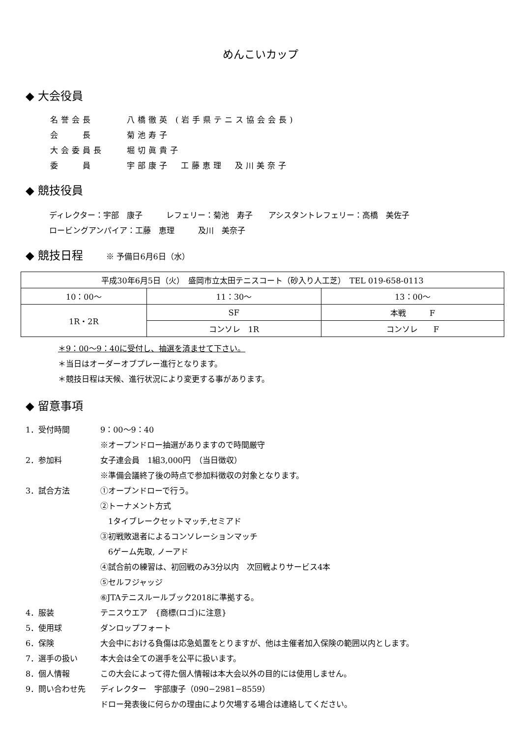めんこいカップ
◆ 大会役員
名誉会長 八橋徹英 (岩手県テニス協会会長)
会　　長 菊池寿子
大会委員長 堀切眞貴子
委　　員 宇部康子　工藤恵理　及川美奈子
◆ 競技役員
ディレクター：宇部　康子　　　レフェリー：菊池　寿子　　アシスタントレフェリー：高橋　美佐子
ロービングアンパイア：工藤　恵理　　　及川　美奈子
◆ 競技日程 ※ 予備日6月6日（水）
| 平成30年6月5日（火） 盛岡市立太田テニスコート（砂入り人工芝） TEL 019-658-0113 | | |
| 10：00～ | 11：30～ | 13：00～ |
| 1R・2R | SF | 本戦 F |
| | コンソレ 1R | コンソレ F |
＊9：00～9：40に受付し、抽選を済ませて下さい。
＊当日はオーダーオブプレー進行となります。
＊競技日程は天候、進行状況により変更する事があります。
◆ 留意事項
1．受付時間 9：00～9：40
※オープンドロー抽選がありますので時間厳守
2．参加料
女子連会員　1組3,000円　（当日徴収）
※準備会議終了後の時点で参加料徴収の対象となります。
3．試合方法 ①オープンドローで行う。
②トーナメント方式
　1タイブレークセットマッチ,セミアド
③初戦敗退者によるコンソレーションマッチ
　6ゲーム先取, ノーアド
④試合前の練習は、初回戦のみ3分以内　次回戦よりサービス4本
⑤セルフジャッジ
⑥JTAテニスルールブック2018に準拠する。
4．服装 テニスウエア　{商標(ロゴ)に注意}
5．使用球 ダンロップフォート
6．保険
大会中における負傷は応急処置をとりますが、他は主催者加入保険の範囲以内とします。
7．選手の扱い 本大会は全ての選手を公平に扱います。
8．個人情報
この大会によって得た個人情報は本大会以外の目的には使用しません。
9．問い合わせ先
ディレクター　宇部康子（090−2981−8559）
ドロー発表後に何らかの理由により欠場する場合は連絡してください。